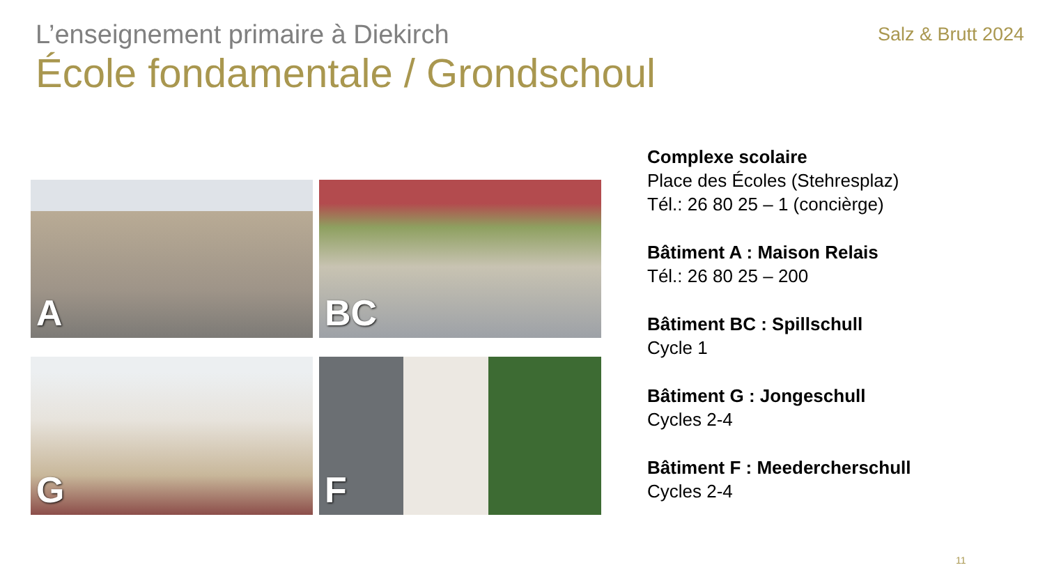L’enseignement primaire à Diekirch
Salz & Brutt 2024
École fondamentale / Grondschoul
A
BC
G
F
Complexe scolaire
Place des Écoles (Stehresplaz)
Tél.: 26 80 25 – 1 (concièrge)
Bâtiment A : Maison Relais
Tél.: 26 80 25 – 200
Bâtiment BC : Spillschull
Cycle 1
Bâtiment G : Jongeschull
Cycles 2-4
Bâtiment F : Meedercherschull
Cycles 2-4
11